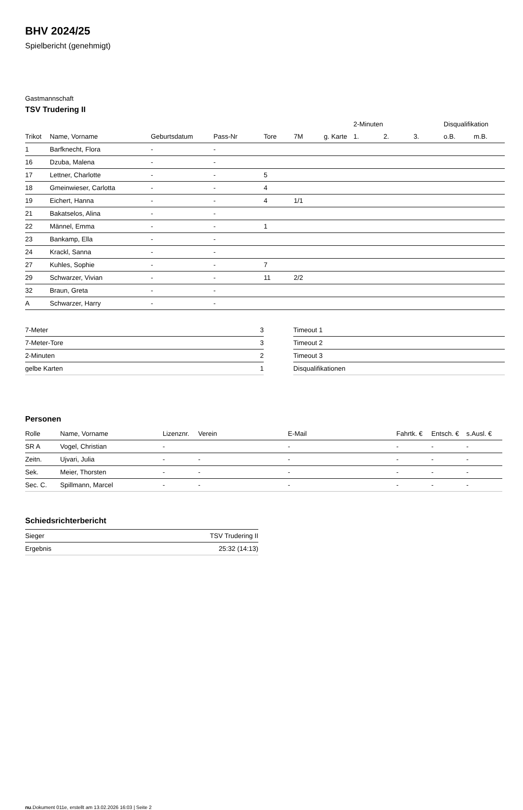BHV 2024/25
Spielbericht (genehmigt)
Gastmannschaft
TSV Trudering II
| | | | | | | | 2-Minuten | | | Disqualifikation | |
| --- | --- | --- | --- | --- | --- | --- | --- | --- | --- | --- | --- |
| Trikot | Name, Vorname | Geburtsdatum | Pass-Nr | Tore | 7M | g. Karte | 1. | 2. | 3. | o.B. | m.B. |
| 1 | Barfknecht, Flora | - | - | | | | | | | | |
| 16 | Dzuba, Malena | - | - | | | | | | | | |
| 17 | Lettner, Charlotte | - | - | 5 | | | | | | | |
| 18 | Gmeinwieser, Carlotta | - | - | 4 | | | | | | | |
| 19 | Eichert, Hanna | - | - | 4 | 1/1 | | | | | | |
| 21 | Bakatselos, Alina | - | - | | | | | | | | |
| 22 | Männel, Emma | - | - | 1 | | | | | | | |
| 23 | Bankamp, Ella | - | - | | | | | | | | |
| 24 | Krackl, Sanna | - | - | | | | | | | | |
| 27 | Kuhles, Sophie | - | - | 7 | | | | | | | |
| 29 | Schwarzer, Vivian | - | - | 11 | 2/2 | | | | | | |
| 32 | Braun, Greta | - | - | | | | | | | | |
| A | Schwarzer, Harry | - | - | | | | | | | | |
| 7-Meter | 3 |
| 7-Meter-Tore | 3 |
| 2-Minuten | 2 |
| gelbe Karten | 1 |
| Timeout 1 |
| Timeout 2 |
| Timeout 3 |
| Disqualifikationen |
Personen
| Rolle | Name, Vorname | Lizenznr. | Verein | E-Mail | Fahrtk. € | Entsch. € | s.Ausl. € |
| --- | --- | --- | --- | --- | --- | --- | --- |
| SR A | Vogel, Christian | - | | - | - | - | - |
| Zeitn. | Ujvari, Julia | - | - | - | - | - | - |
| Sek. | Meier, Thorsten | - | - | - | - | - | - |
| Sec. C. | Spillmann, Marcel | - | - | - | - | - | - |
Schiedsrichterbericht
| Sieger | TSV Trudering II |
| Ergebnis | 25:32 (14:13) |
nu.Dokument 011e, erstellt am 13.02.2026 16:03 | Seite 2